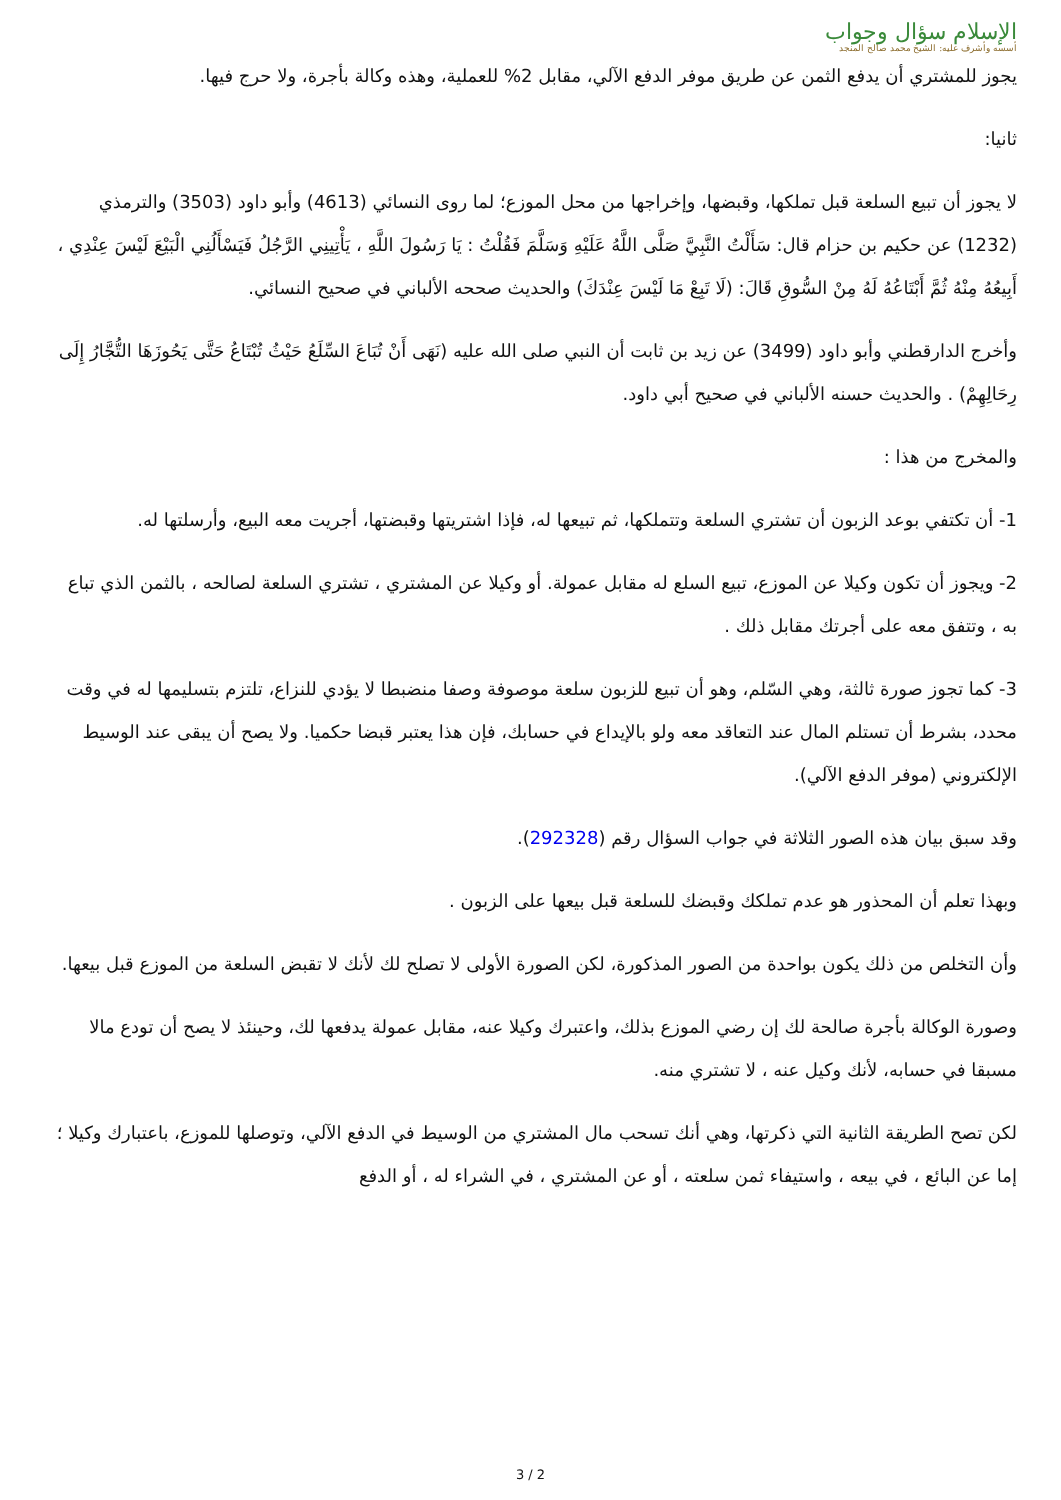الإسلام سؤال وجواب
أسسه وأشرف عليه: الشيخ محمد صالح المنجد
يجوز للمشتري أن يدفع الثمن عن طريق موفر الدفع الآلي، مقابل 2% للعملية، وهذه وكالة بأجرة، ولا حرج فيها.
ثانيا:
لا يجوز أن تبيع السلعة قبل تملكها، وقبضها، وإخراجها من محل الموزع؛ لما روى النسائي (4613) وأبو داود (3503) والترمذي (1232) عن حكيم بن حزام قال: سَأَلْتُ النَّبِيَّ صَلَّى اللَّهُ عَلَيْهِ وَسَلَّمَ فَقُلْتُ : يَا رَسُولَ اللَّهِ ، يَأْتِينِي الرَّجُلُ فَيَسْأَلُنِي الْبَيْعَ لَيْسَ عِنْدِي ، أَبِيعُهُ مِنْهُ ثُمَّ أَبْتَاعُهُ لَهُ مِنْ السُّوقِ قَالَ: (لَا تَبِعْ مَا لَيْسَ عِنْدَكَ) والحديث صححه الألباني في صحيح النسائي.
وأخرج الدارقطني وأبو داود (3499) عن زيد بن ثابت أن النبي صلى الله عليه (نَهَى أَنْ تُبَاعَ السِّلَعُ حَيْثُ تُبْتَاعُ حَتَّى يَحُوزَهَا التُّجَّارُ إِلَى رِحَالِهِمْ) . والحديث حسنه الألباني في صحيح أبي داود.
والمخرج من هذا :
1- أن تكتفي بوعد الزبون أن تشتري السلعة وتتملكها، ثم تبيعها له، فإذا اشتريتها وقبضتها، أجريت معه البيع، وأرسلتها له.
2- ويجوز أن تكون وكيلا عن الموزع، تبيع السلع له مقابل عمولة. أو وكيلا عن المشتري ، تشتري السلعة لصالحه ، بالثمن الذي تباع به ، وتتفق معه على أجرتك مقابل ذلك .
3- كما تجوز صورة ثالثة، وهي السّلم، وهو أن تبيع للزبون سلعة موصوفة وصفا منضبطا لا يؤدي للنزاع، تلتزم بتسليمها له في وقت محدد، بشرط أن تستلم المال عند التعاقد معه ولو بالإيداع في حسابك، فإن هذا يعتبر قبضا حكميا. ولا يصح أن يبقى عند الوسيط الإلكتروني (موفر الدفع الآلي).
وقد سبق بيان هذه الصور الثلاثة في جواب السؤال رقم (292328).
وبهذا تعلم أن المحذور هو عدم تملكك وقبضك للسلعة قبل بيعها على الزبون .
وأن التخلص من ذلك يكون بواحدة من الصور المذكورة، لكن الصورة الأولى لا تصلح لك لأنك لا تقبض السلعة من الموزع قبل بيعها.
وصورة الوكالة بأجرة صالحة لك إن رضي الموزع بذلك، واعتبرك وكيلا عنه، مقابل عمولة يدفعها لك، وحينئذ لا يصح أن تودع مالا مسبقا في حسابه، لأنك وكيل عنه ، لا تشتري منه.
لكن تصح الطريقة الثانية التي ذكرتها، وهي أنك تسحب مال المشتري من الوسيط في الدفع الآلي، وتوصلها للموزع، باعتبارك وكيلا ؛ إما عن البائع ، في بيعه ، واستيفاء ثمن سلعته ، أو عن المشتري ، في الشراء له ، أو الدفع
3 / 2